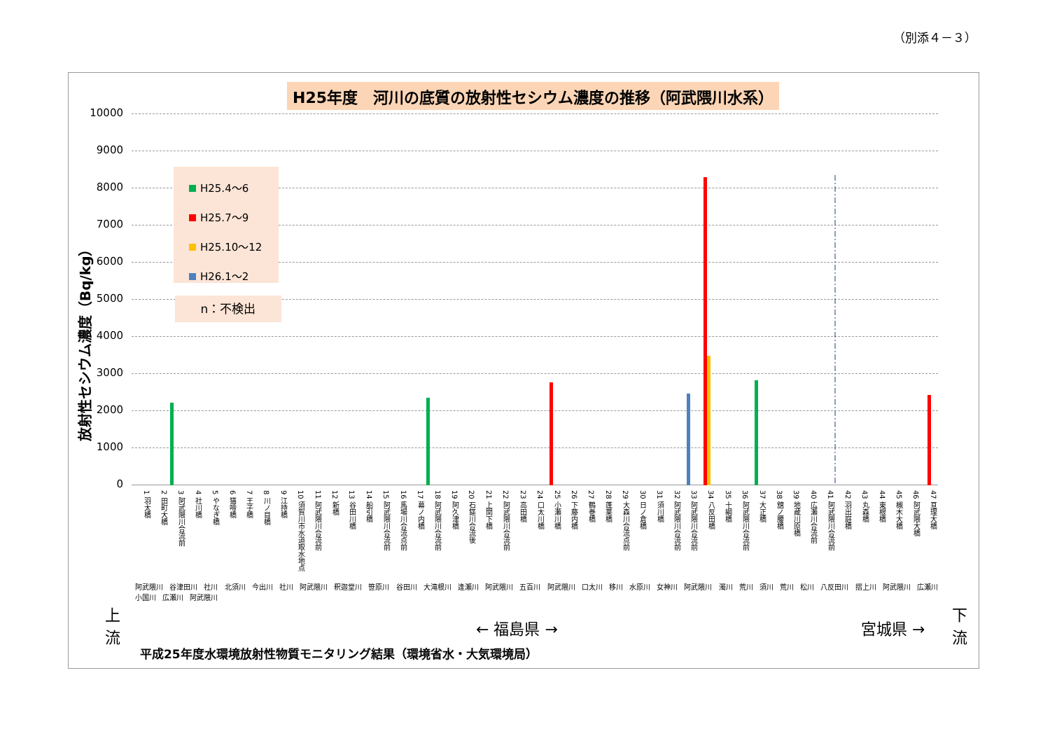（別添４－３）
H25年度　河川の底質の放射性セシウム濃度の推移（阿武隈川水系）
放射性セシウム濃度（Bq/kg）
10000
9000
8000
7000
6000
5000
4000
3000
2000
1000
0
H25.4～6
H25.7～9
H25.10～12
H26.1～2
n：不検出
1 羽太橋
2 田町大橋
3 阿武隈川合流前
4 社川橋
5 やなぎ橋
6 猫啼橋
7 王子橋
8 川ノ目橋
9 江持橋
10 須賀川市水道取水地点
11 阿武隈川合流前
12 新橋
13 谷田川橋
14 船引橋
15 阿武隈川合流前
16 馬場川合流点前
17 幕ノ内橋
18 阿武隈川合流前
19 阿久津橋
20 石筵川合流後
21 上関下橋
22 阿武隈川合流前
23 高田橋
24 口太川橋
25 小瀬川橋
26 下藤内橋
27 鶴巻橋
28 蓬莱橋
29 大森川合流点前
30 日ノ倉橋
31 須川橋
32 阿武隈川合流前
33 阿武隈川合流前
34 八反田橋
35 十綱橋
36 阿武隈川合流前
37 大正橋
38 舘ノ腰橋
39 地蔵川原橋
40 広瀬川合流前
41 阿武隈川合流前
42 羽出庭橋
43 丸森橋
44 東根橋
45 槻木大橋
46 阿武隈大橋
47 亘理大橋
阿武隈川 谷津田川 社川 北須川 今出川 社川 阿武隈川 釈迦堂川 笹原川 谷田川 大滝根川 逢瀬川 阿武隈川 五百川 阿武隈川 口太川 移川 水原川 女神川 阿武隈川 濁川 荒川 須川 荒川 松川 八反田川 摺上川 阿武隈川 広瀬川 小国川 広瀬川 阿武隈川
上
流
← 福島県 → 宮城県 →
下
流
平成25年度水環境放射性物質モニタリング結果（環境省水・大気環境局）